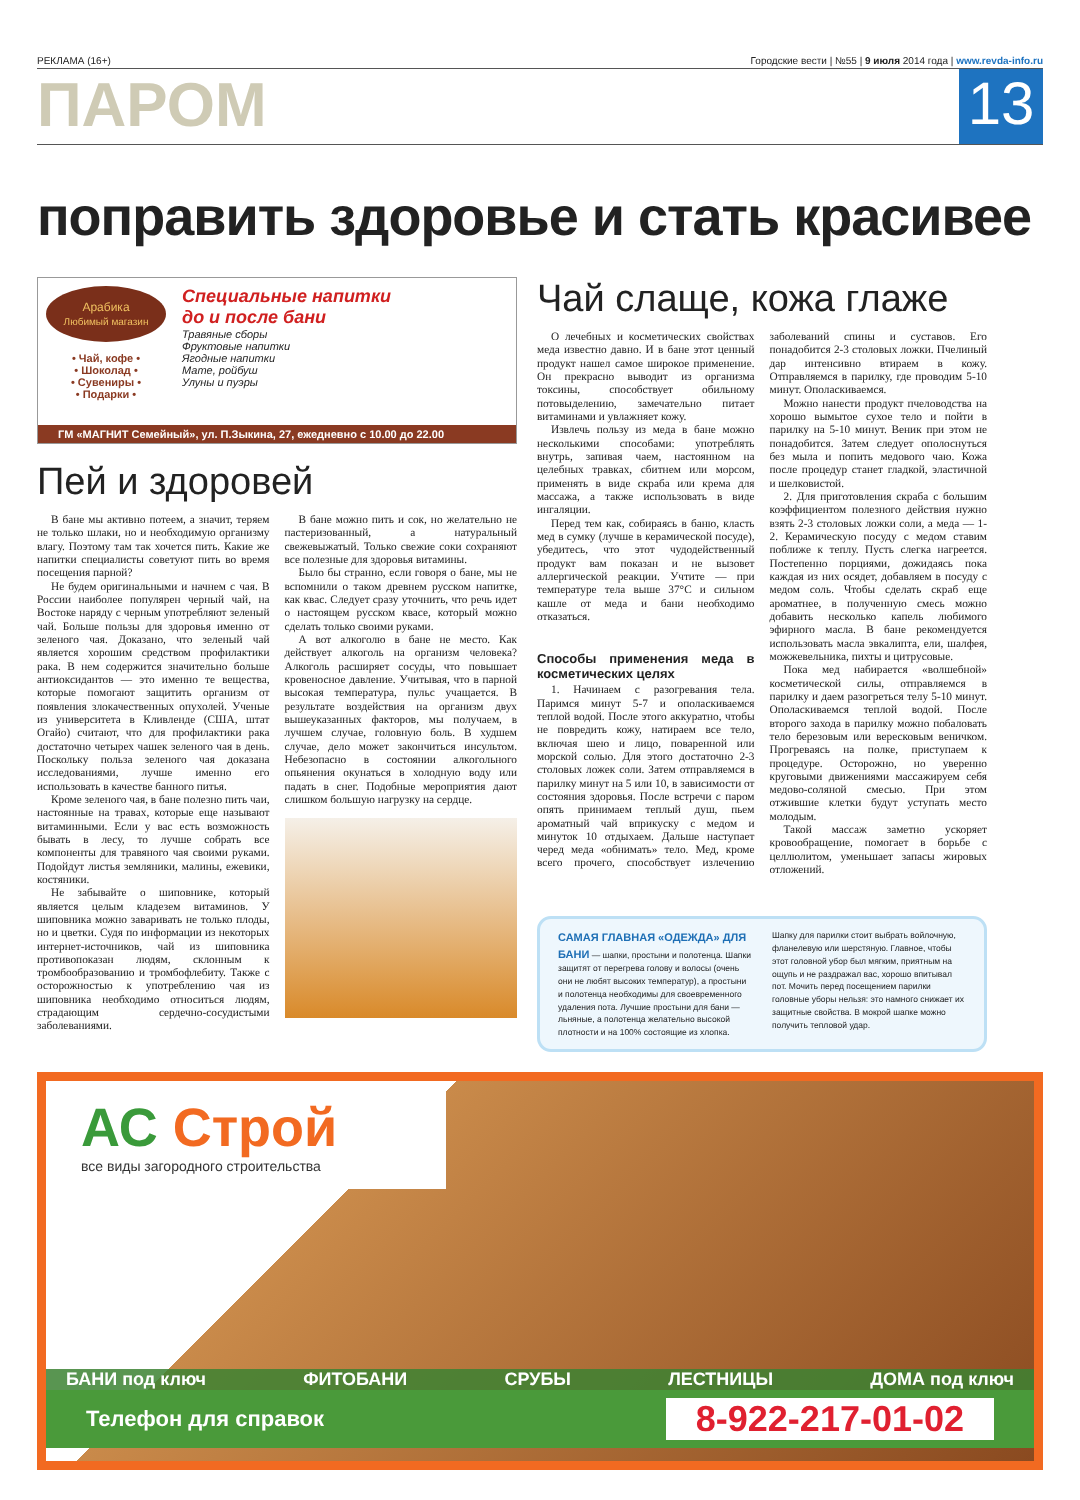РЕКЛАМА (16+) Городские вести | №55 | 9 июля 2014 года | www.revda-info.ru
ПАРОМ 13
поправить здоровье и стать красивее
Арабика
Любимый магазин
• Чай, кофе •
• Шоколад •
• Сувениры •
• Подарки •
Специальные напитки
до и после бани
Травяные сборы
Фруктовые напитки
Ягодные напитки
Мате, ройбуш
Улуны и пуэры
ГМ «МАГНИТ Семейный», ул. П.Зыкина, 27, ежедневно с 10.00 до 22.00
Пей и здоровей
В бане мы активно потеем, а значит, теряем не только шлаки, но и необходимую организму влагу. Поэтому там так хочется пить. Какие же напитки специалисты советуют пить во время посещения парной?
Не будем оригинальными и начнем с чая. В России наиболее популярен черный чай, на Востоке наряду с черным употребляют зеленый чай. Больше пользы для здоровья именно от зеленого чая. Доказано, что зеленый чай является хорошим средством профилактики рака. В нем содержится значительно больше антиоксидантов — это именно те вещества, которые помогают защитить организм от появления злокачественных опухолей. Ученые из университета в Кливленде (США, штат Огайо) считают, что для профилактики рака достаточно четырех чашек зеленого чая в день. Поскольку польза зеленого чая доказана исследованиями, лучше именно его использовать в качестве банного питья.
Кроме зеленого чая, в бане полезно пить чаи, настоянные на травах, которые еще называют витаминными. Если у вас есть возможность бывать в лесу, то лучше собрать все компоненты для травяного чая своими руками. Подойдут листья земляники, малины, ежевики, костяники.
Не забывайте о шиповнике, который является целым кладезем витаминов. У шиповника можно заваривать не только плоды, но и цветки. Судя по информации из некоторых интернет-источников, чай из шиповника противопоказан людям, склонным к тромбообразованию и тромбофлебиту. Также с осторожностью к употреблению чая из шиповника необходимо относиться людям, страдающим сердечно-сосудистыми заболеваниями.
В бане можно пить и сок, но желательно не пастеризованный, а натуральный свежевыжатый. Только свежие соки сохраняют все полезные для здоровья витамины.
Было бы странно, если говоря о бане, мы не вспомнили о таком древнем русском напитке, как квас. Следует сразу уточнить, что речь идет о настоящем русском квасе, который можно сделать только своими руками.
А вот алкоголю в бане не место. Как действует алкоголь на организм человека? Алкоголь расширяет сосуды, что повышает кровеносное давление. Учитывая, что в парной высокая температура, пульс учащается. В результате воздействия на организм двух вышеуказанных факторов, мы получаем, в лучшем случае, головную боль. В худшем случае, дело может закончиться инсультом. Небезопасно в состоянии алкогольного опьянения окунаться в холодную воду или падать в снег. Подобные мероприятия дают слишком большую нагрузку на сердце.
Чай слаще, кожа глаже
О лечебных и косметических свойствах меда известно давно. И в бане этот ценный продукт нашел самое широкое применение. Он прекрасно выводит из организма токсины, способствует обильному потовыделению, замечательно питает витаминами и увлажняет кожу.
Извлечь пользу из меда в бане можно несколькими способами: употреблять внутрь, запивая чаем, настоянном на целебных травках, сбитнем или морсом, применять в виде скраба или крема для массажа, а также использовать в виде ингаляции.
Перед тем как, собираясь в баню, класть мед в сумку (лучше в керамической посуде), убедитесь, что этот чудодейственный продукт вам показан и не вызовет аллергической реакции. Учтите — при температуре тела выше 37°С и сильном кашле от меда и бани необходимо отказаться.
Способы применения меда в косметических целях
1. Начинаем с разогревания тела. Паримся минут 5-7 и ополаскиваемся теплой водой. После этого аккуратно, чтобы не повредить кожу, натираем все тело, включая шею и лицо, поваренной или морской солью. Для этого достаточно 2-3 столовых ложек соли. Затем отправляемся в парилку минут на 5 или 10, в зависимости от состояния здоровья. После встречи с паром опять принимаем теплый душ, пьем ароматный чай вприкуску с медом и минуток 10 отдыхаем. Дальше наступает черед меда «обнимать» тело. Мед, кроме всего прочего, способствует излечению заболеваний спины и суставов. Его понадобится 2-3 столовых ложки. Пчелиный дар интенсивно втираем в кожу. Отправляемся в парилку, где проводим 5-10 минут. Ополаскиваемся.
Можно нанести продукт пчеловодства на хорошо вымытое сухое тело и пойти в парилку на 5-10 минут. Веник при этом не понадобится. Затем следует ополоснуться без мыла и попить медового чаю. Кожа после процедур станет гладкой, эластичной и шелковистой.
2. Для приготовления скраба с большим коэффициентом полезного действия нужно взять 2-3 столовых ложки соли, а меда — 1-2. Керамическую посуду с медом ставим поближе к теплу. Пусть слегка нагреется. Постепенно порциями, дожидаясь пока каждая из них осядет, добавляем в посуду с медом соль. Чтобы сделать скраб еще ароматнее, в полученную смесь можно добавить несколько капель любимого эфирного масла. В бане рекомендуется использовать масла эвкалипта, ели, шалфея, можжевельника, пихты и цитрусовые.
Пока мед набирается «волшебной» косметической силы, отправляемся в парилку и даем разогреться телу 5-10 минут. Ополаскиваемся теплой водой. После второго захода в парилку можно побаловать тело березовым или вересковым веничком. Прогреваясь на полке, приступаем к процедуре. Осторожно, но уверенно круговыми движениями массажируем себя медово-соляной смесью. При этом отжившие клетки будут уступать место молодым.
Такой массаж заметно ускоряет кровообращение, помогает в борьбе с целлюлитом, уменьшает запасы жировых отложений.
САМАЯ ГЛАВНАЯ «ОДЕЖДА» ДЛЯ БАНИ — шапки, простыни и полотенца. Шапки защитят от перегрева голову и волосы (очень они не любят высоких температур), а простыни и полотенца необходимы для своевременного удаления пота. Лучшие простыни для бани — льняные, а полотенца желательно высокой плотности и на 100% состоящие из хлопка. Шапку для парилки стоит выбрать войлочную, фланелевую или шерстяную. Главное, чтобы этот головной убор был мягким, приятным на ощупь и не раздражал вас, хорошо впитывал пот. Мочить перед посещением парилки головные уборы нельзя: это намного снижает их защитные свойства. В мокрой шапке можно получить тепловой удар.
АС Строй
все виды загородного строительства
БАНИ под ключ ФИТОБАНИ СРУБЫ ЛЕСТНИЦЫ ДОМА под ключ
Телефон для справок 8-922-217-01-02